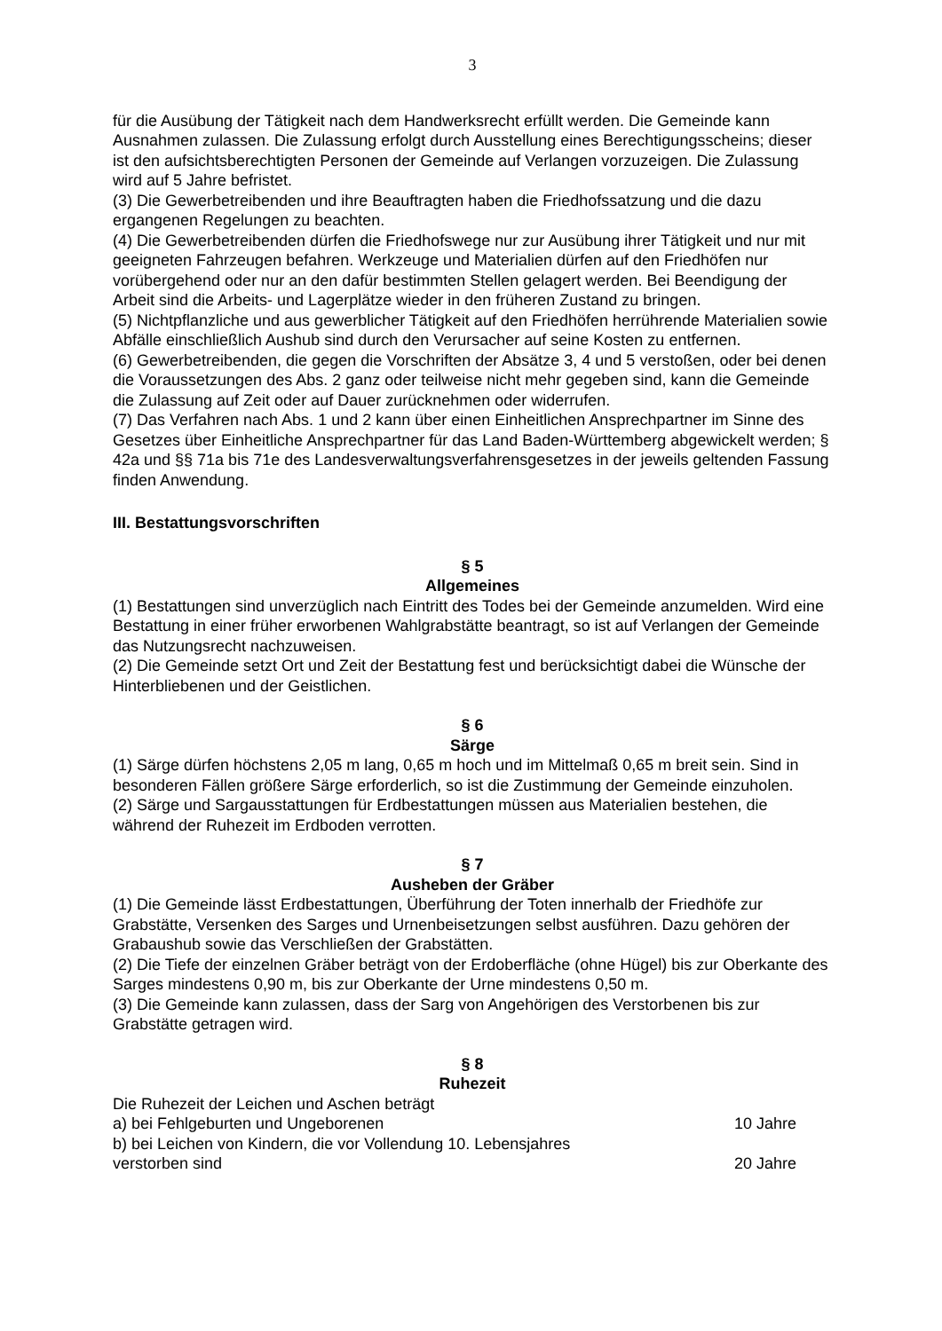3
für die Ausübung der Tätigkeit nach dem Handwerksrecht erfüllt werden. Die Gemeinde kann Ausnahmen zulassen. Die Zulassung erfolgt durch Ausstellung eines Berechtigungsscheins; dieser ist den aufsichtsberechtigten Personen der Gemeinde auf Verlangen vorzuzeigen. Die Zulassung wird auf 5 Jahre befristet.
(3) Die Gewerbetreibenden und ihre Beauftragten haben die Friedhofssatzung und die dazu ergangenen Regelungen zu beachten.
(4) Die Gewerbetreibenden dürfen die Friedhofswege nur zur Ausübung ihrer Tätigkeit und nur mit geeigneten Fahrzeugen befahren. Werkzeuge und Materialien dürfen auf den Friedhöfen nur vorübergehend oder nur an den dafür bestimmten Stellen gelagert werden. Bei Beendigung der Arbeit sind die Arbeits- und Lagerplätze wieder in den früheren Zustand zu bringen.
(5) Nichtpflanzliche und aus gewerblicher Tätigkeit auf den Friedhöfen herrührende Materialien sowie Abfälle einschließlich Aushub sind durch den Verursacher auf seine Kosten zu entfernen.
(6) Gewerbetreibenden, die gegen die Vorschriften der Absätze 3, 4 und 5 verstoßen, oder bei denen die Voraussetzungen des Abs. 2 ganz oder teilweise nicht mehr gegeben sind, kann die Gemeinde die Zulassung auf Zeit oder auf Dauer zurücknehmen oder widerrufen.
(7) Das Verfahren nach Abs. 1 und 2 kann über einen Einheitlichen Ansprechpartner im Sinne des Gesetzes über Einheitliche Ansprechpartner für das Land Baden-Württemberg abgewickelt werden; § 42a und §§ 71a bis 71e des Landesverwaltungsverfahrensgesetzes in der jeweils geltenden Fassung finden Anwendung.
III. Bestattungsvorschriften
§ 5
Allgemeines
(1) Bestattungen sind unverzüglich nach Eintritt des Todes bei der Gemeinde anzumelden. Wird eine Bestattung in einer früher erworbenen Wahlgrabstätte beantragt, so ist auf Verlangen der Gemeinde das Nutzungsrecht nachzuweisen.
(2) Die Gemeinde setzt Ort und Zeit der Bestattung fest und berücksichtigt dabei die Wünsche der Hinterbliebenen und der Geistlichen.
§ 6
Särge
(1) Särge dürfen höchstens 2,05 m lang, 0,65 m hoch und im Mittelmaß 0,65 m breit sein. Sind in besonderen Fällen größere Särge erforderlich, so ist die Zustimmung der Gemeinde einzuholen.
(2) Särge und Sargausstattungen für Erdbestattungen müssen aus Materialien bestehen, die während der Ruhezeit im Erdboden verrotten.
§ 7
Ausheben der Gräber
(1) Die Gemeinde lässt Erdbestattungen, Überführung der Toten innerhalb der Friedhöfe zur Grabstätte, Versenken des Sarges und Urnenbeisetzungen selbst ausführen. Dazu gehören der Grabaushub sowie das Verschließen der Grabstätten.
(2) Die Tiefe der einzelnen Gräber beträgt von der Erdoberfläche (ohne Hügel) bis zur Oberkante des Sarges mindestens 0,90 m, bis zur Oberkante der Urne mindestens 0,50 m.
(3) Die Gemeinde kann zulassen, dass der Sarg von Angehörigen des Verstorbenen bis zur Grabstätte getragen wird.
§ 8
Ruhezeit
Die Ruhezeit der Leichen und Aschen beträgt
a) bei Fehlgeburten und Ungeborenen 10 Jahre
b) bei Leichen von Kindern, die vor Vollendung 10. Lebensjahres
verstorben sind 20 Jahre